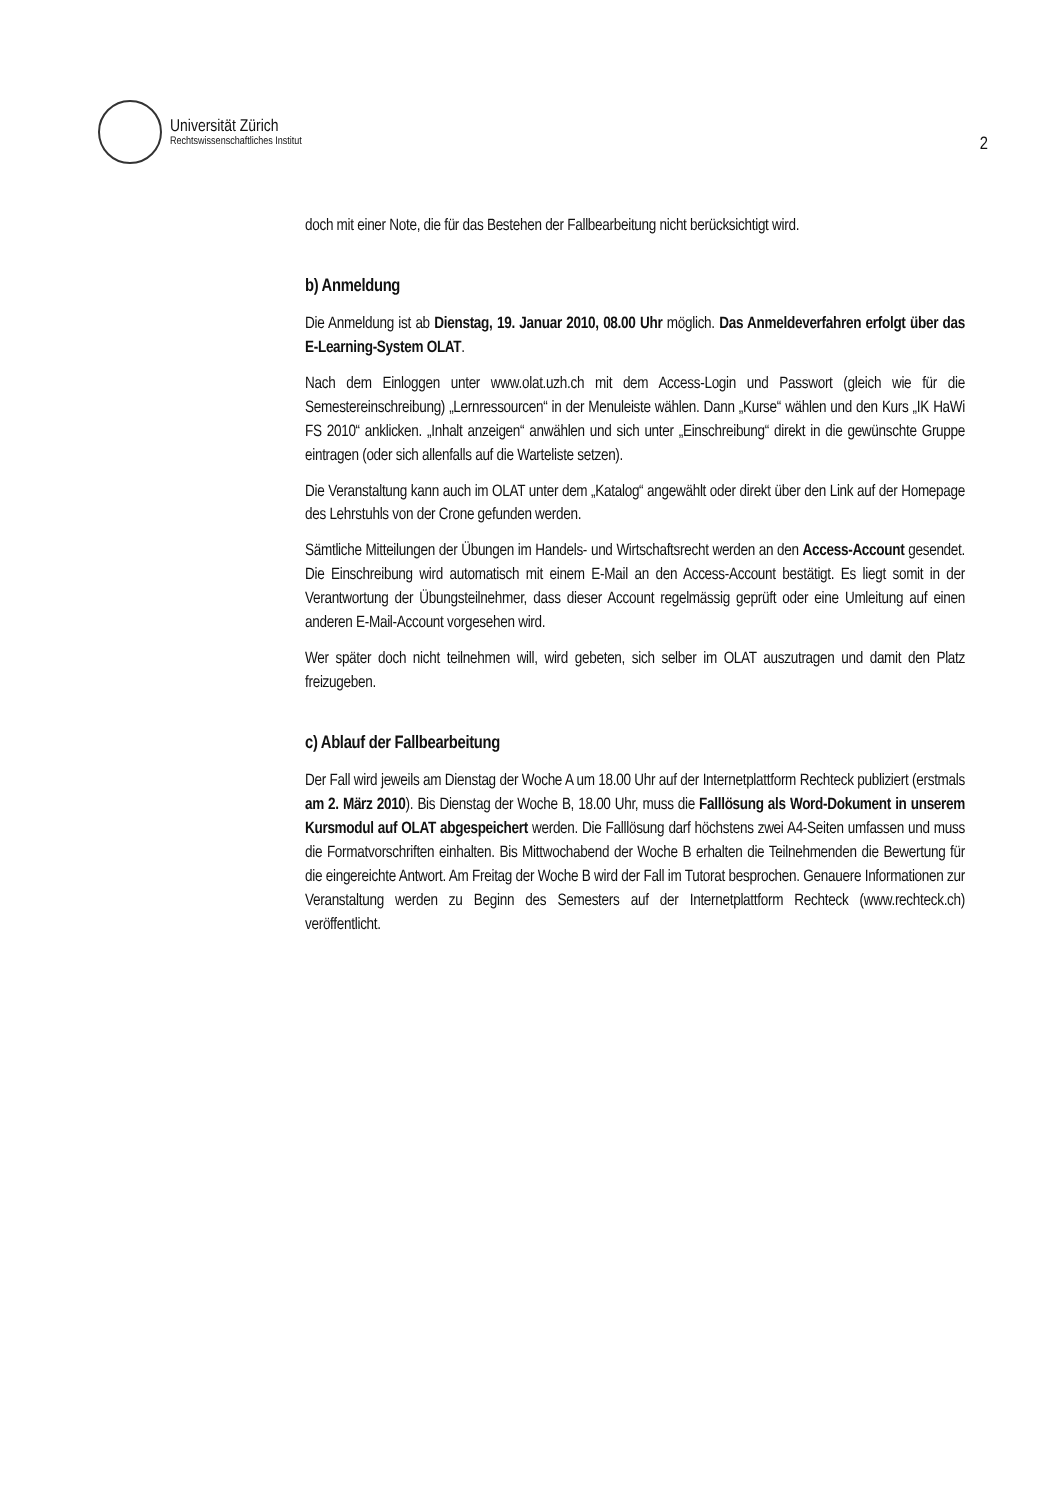Universität Zürich
Rechtswissenschaftliches Institut
2
doch mit einer Note, die für das Bestehen der Fallbearbeitung nicht berücksichtigt wird.
b) Anmeldung
Die Anmeldung ist ab Dienstag, 19. Januar 2010, 08.00 Uhr möglich. Das Anmeldeverfahren erfolgt über das E-Learning-System OLAT.
Nach dem Einloggen unter www.olat.uzh.ch mit dem Access-Login und Passwort (gleich wie für die Semestereinschreibung) „Lernressourcen“ in der Menuleiste wählen. Dann „Kurse“ wählen und den Kurs „IK HaWi FS 2010“ anklicken. „Inhalt anzeigen“ anwählen und sich unter „Einschreibung“ direkt in die gewünschte Gruppe eintragen (oder sich allenfalls auf die Warteliste setzen).
Die Veranstaltung kann auch im OLAT unter dem „Katalog“ angewählt oder direkt über den Link auf der Homepage des Lehrstuhls von der Crone gefunden werden.
Sämtliche Mitteilungen der Übungen im Handels- und Wirtschaftsrecht werden an den Access-Account gesendet. Die Einschreibung wird automatisch mit einem E-Mail an den Access-Account bestätigt. Es liegt somit in der Verantwortung der Übungsteilnehmer, dass dieser Account regelmässig geprüft oder eine Umleitung auf einen anderen E-Mail-Account vorgesehen wird.
Wer später doch nicht teilnehmen will, wird gebeten, sich selber im OLAT auszutragen und damit den Platz freizugeben.
c) Ablauf der Fallbearbeitung
Der Fall wird jeweils am Dienstag der Woche A um 18.00 Uhr auf der Internetplattform Rechteck publiziert (erstmals am 2. März 2010). Bis Dienstag der Woche B, 18.00 Uhr, muss die Falllösung als Word-Dokument in unserem Kursmodul auf OLAT abgespeichert werden. Die Falllösung darf höchstens zwei A4-Seiten umfassen und muss die Formatvorschriften einhalten. Bis Mittwochabend der Woche B erhalten die Teilnehmenden die Bewertung für die eingereichte Antwort. Am Freitag der Woche B wird der Fall im Tutorat besprochen. Genauere Informationen zur Veranstaltung werden zu Beginn des Semesters auf der Internetplattform Rechteck (www.rechteck.ch) veröffentlicht.